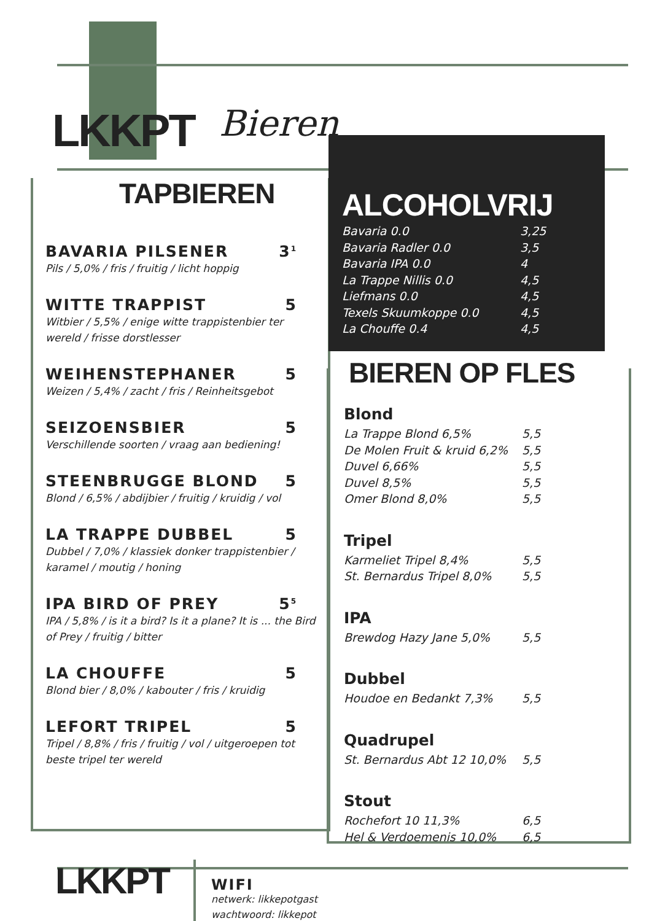LKKPT Bieren
TAPBIEREN
BAVARIA PILSENER 3<sup>1</sup>
Pils / 5,0% / fris / fruitig / licht hoppig
WITTE TRAPPIST 5
Witbier / 5,5% / enige witte trappistenbier ter wereld / frisse dorstlesser
WEIHENSTEPHANER 5
Weizen / 5,4% / zacht / fris / Reinheitsgebot
SEIZOENSBIER 5
Verschillende soorten / vraag aan bediening!
STEENBRUGGE BLOND 5
Blond / 6,5% / abdijbier / fruitig / kruidig / vol
LA TRAPPE DUBBEL 5
Dubbel / 7,0% / klassiek donker trappistenbier / karamel / moutig / honing
IPA BIRD OF PREY 5<sup>5</sup>
IPA / 5,8% / is it a bird? Is it a plane? It is ... the Bird of Prey / fruitig / bitter
LA CHOUFFE 5
Blond bier / 8,0% / kabouter / fris / kruidig
LEFORT TRIPEL 5
Tripel / 8,8% / fris / fruitig / vol / uitgeroepen tot beste tripel ter wereld
ALCOHOLVRIJ
Bavaria 0.0 3,25
Bavaria Radler 0.0 3,5
Bavaria IPA 0.0 4
La Trappe Nillis 0.0 4,5
Liefmans 0.0 4,5
Texels Skuumkoppe 0.0 4,5
La Chouffe 0.4 4,5
BIEREN OP FLES
Blond
La Trappe Blond 6,5% 5,5
De Molen Fruit & kruid 6,2% 5,5
Duvel 6,66% 5,5
Duvel 8,5% 5,5
Omer Blond 8,0% 5,5
Tripel
Karmeliet Tripel 8,4% 5,5
St. Bernardus Tripel 8,0% 5,5
IPA
Brewdog Hazy Jane 5,0% 5,5
Dubbel
Houdoe en Bedankt 7,3% 5,5
Quadrupel
St. Bernardus Abt 12 10,0% 5,5
Stout
Rochefort 10 11,3% 6,5
Hel & Verdoemenis 10,0% 6,5
LKKPT
WIFI
netwerk: likkepotgast
wachtwoord: likkepot